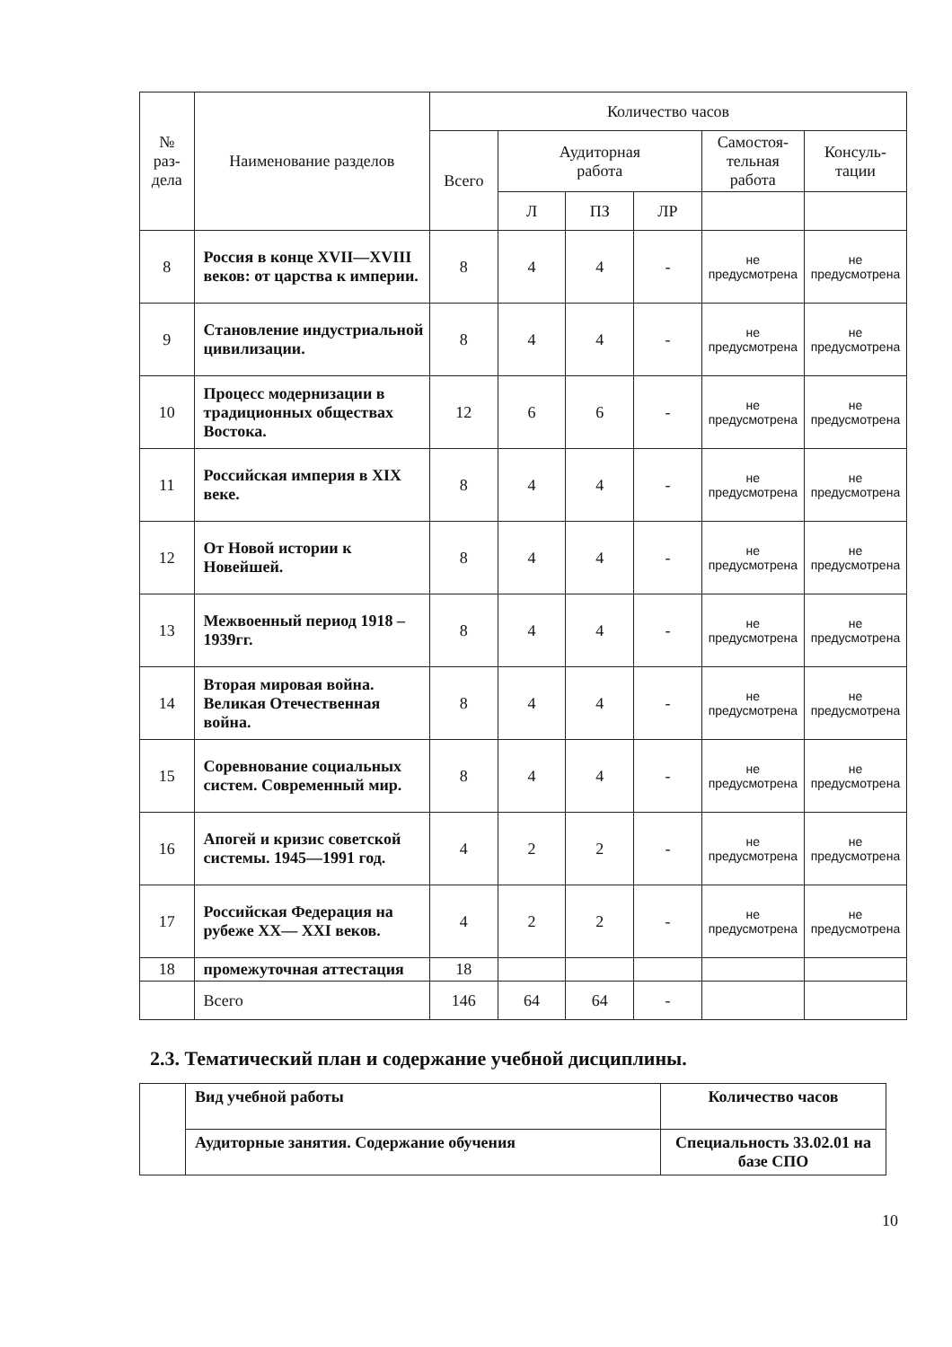| № раз- дела | Наименование разделов | Количество часов | | | | | |
| --- | --- | --- | --- | --- | --- | --- | --- |
| | | Всего | Аудиторная работа | | | Самостоя- тельная работа | Консуль- тации |
| | | | Л | ПЗ | ЛР | | |
| 8 | Россия в конце XVII—XVIII веков: от царства к империи. | 8 | 4 | 4 | - | не предусмотрена | не предусмотрена |
| 9 | Становление индустриальной цивилизации. | 8 | 4 | 4 | - | не предусмотрена | не предусмотрена |
| 10 | Процесс модернизации в традиционных обществах Востока. | 12 | 6 | 6 | - | не предусмотрена | не предусмотрена |
| 11 | Российская империя в XIX веке. | 8 | 4 | 4 | - | не предусмотрена | не предусмотрена |
| 12 | От Новой истории к Новейшей. | 8 | 4 | 4 | - | не предусмотрена | не предусмотрена |
| 13 | Межвоенный период 1918 – 1939гг. | 8 | 4 | 4 | - | не предусмотрена | не предусмотрена |
| 14 | Вторая мировая война. Великая Отечественная война. | 8 | 4 | 4 | - | не предусмотрена | не предусмотрена |
| 15 | Соревнование социальных систем. Современный мир. | 8 | 4 | 4 | - | не предусмотрена | не предусмотрена |
| 16 | Апогей и кризис советской системы. 1945—1991 год. | 4 | 2 | 2 | - | не предусмотрена | не предусмотрена |
| 17 | Российская Федерация на рубеже XX— XXI веков. | 4 | 2 | 2 | - | не предусмотрена | не предусмотрена |
| 18 | промежуточная аттестация | 18 | | | | | |
| | Всего | 146 | 64 | 64 | - | | |
2.3. Тематический план и содержание учебной дисциплины.
| | Вид учебной работы | Количество часов |
| | Аудиторные занятия. Содержание обучения | Специальность 33.02.01 на базе СПО |
10